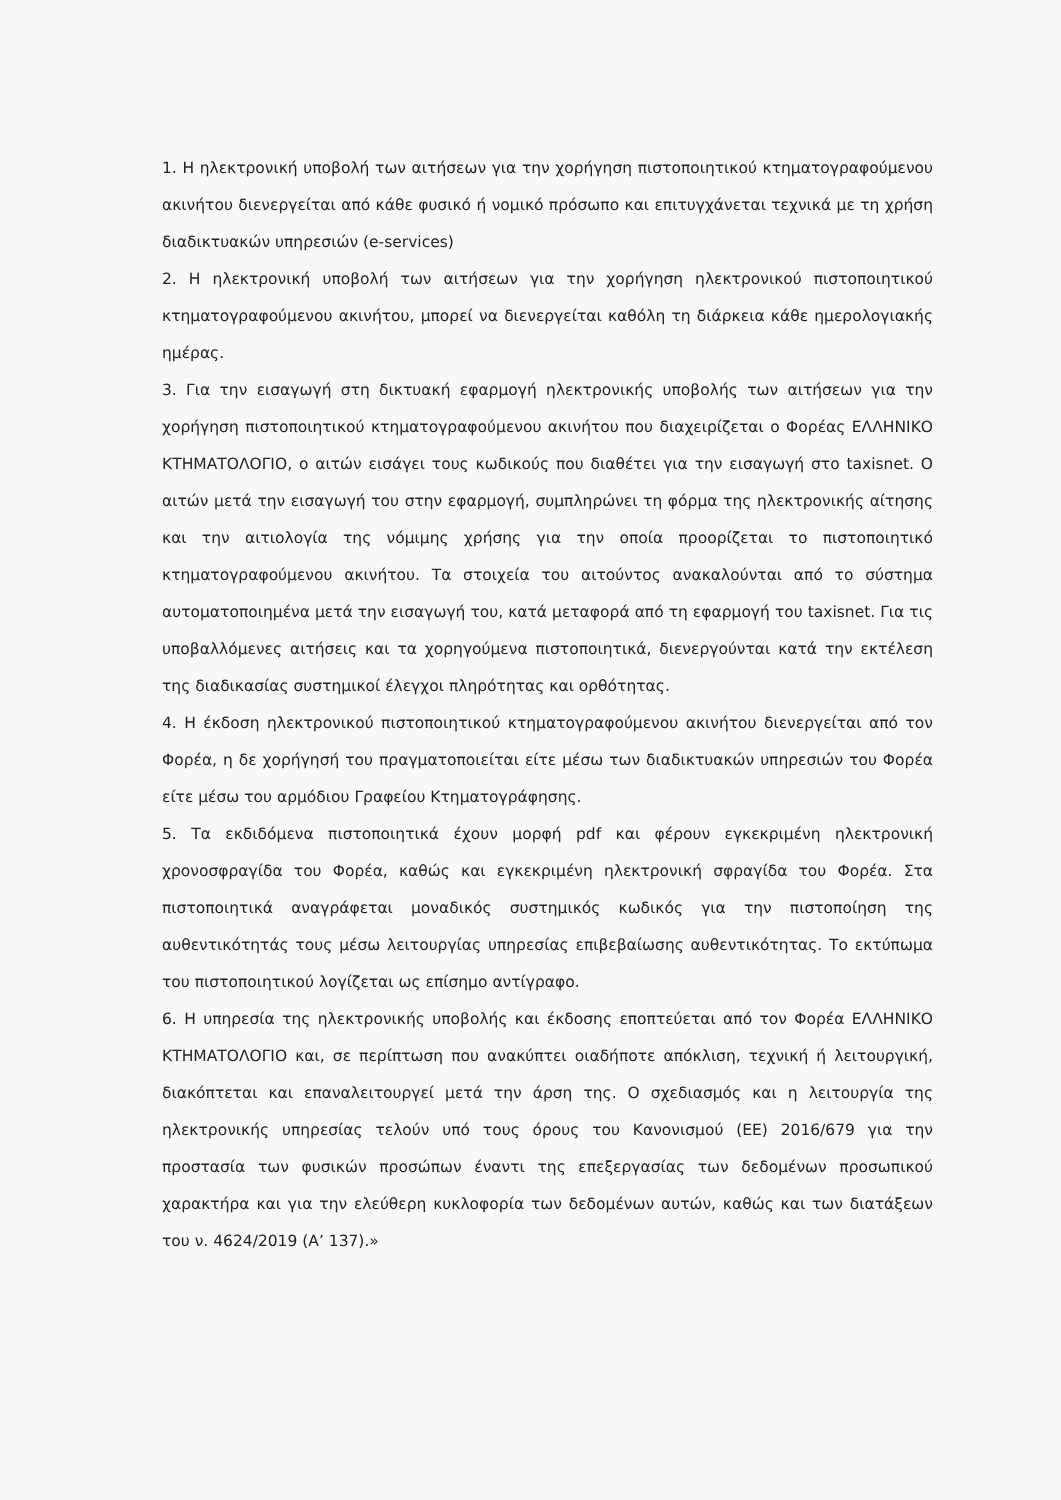1. Η ηλεκτρονική υποβολή των αιτήσεων για την χορήγηση πιστοποιητικού κτηματογραφούμενου ακινήτου διενεργείται από κάθε φυσικό ή νομικό πρόσωπο και επιτυγχάνεται τεχνικά με τη χρήση διαδικτυακών υπηρεσιών (e-services)
2. Η ηλεκτρονική υποβολή των αιτήσεων για την χορήγηση ηλεκτρονικού πιστοποιητικού κτηματογραφούμενου ακινήτου, μπορεί να διενεργείται καθόλη τη διάρκεια κάθε ημερολογιακής ημέρας.
3. Για την εισαγωγή στη δικτυακή εφαρμογή ηλεκτρονικής υποβολής των αιτήσεων για την χορήγηση πιστοποιητικού κτηματογραφούμενου ακινήτου που διαχειρίζεται ο Φορέας ΕΛΛΗΝΙΚΟ ΚΤΗΜΑΤΟΛΟΓΙΟ, ο αιτών εισάγει τους κωδικούς που διαθέτει για την εισαγωγή στο taxisnet. Ο αιτών μετά την εισαγωγή του στην εφαρμογή, συμπληρώνει τη φόρμα της ηλεκτρονικής αίτησης και την αιτιολογία της νόμιμης χρήσης για την οποία προορίζεται το πιστοποιητικό κτηματογραφούμενου ακινήτου. Τα στοιχεία του αιτούντος ανακαλούνται από το σύστημα αυτοματοποιημένα μετά την εισαγωγή του, κατά μεταφορά από τη εφαρμογή του taxisnet. Για τις υποβαλλόμενες αιτήσεις και τα χορηγούμενα πιστοποιητικά, διενεργούνται κατά την εκτέλεση της διαδικασίας συστημικοί έλεγχοι πληρότητας και ορθότητας.
4. Η έκδοση ηλεκτρονικού πιστοποιητικού κτηματογραφούμενου ακινήτου διενεργείται από τον Φορέα, η δε χορήγησή του πραγματοποιείται είτε μέσω των διαδικτυακών υπηρεσιών του Φορέα είτε μέσω του αρμόδιου Γραφείου Κτηματογράφησης.
5. Τα εκδιδόμενα πιστοποιητικά έχουν μορφή pdf και φέρουν εγκεκριμένη ηλεκτρονική χρονοσφραγίδα του Φορέα, καθώς και εγκεκριμένη ηλεκτρονική σφραγίδα του Φορέα. Στα πιστοποιητικά αναγράφεται μοναδικός συστημικός κωδικός για την πιστοποίηση της αυθεντικότητάς τους μέσω λειτουργίας υπηρεσίας επιβεβαίωσης αυθεντικότητας. Το εκτύπωμα του πιστοποιητικού λογίζεται ως επίσημο αντίγραφο.
6. Η υπηρεσία της ηλεκτρονικής υποβολής και έκδοσης εποπτεύεται από τον Φορέα ΕΛΛΗΝΙΚΟ ΚΤΗΜΑΤΟΛΟΓΙΟ και, σε περίπτωση που ανακύπτει οιαδήποτε απόκλιση, τεχνική ή λειτουργική, διακόπτεται και επαναλειτουργεί μετά την άρση της. Ο σχεδιασμός και η λειτουργία της ηλεκτρονικής υπηρεσίας τελούν υπό τους όρους του Κανονισμού (ΕΕ) 2016/679 για την προστασία των φυσικών προσώπων έναντι της επεξεργασίας των δεδομένων προσωπικού χαρακτήρα και για την ελεύθερη κυκλοφορία των δεδομένων αυτών, καθώς και των διατάξεων του ν. 4624/2019 (Α’ 137).»